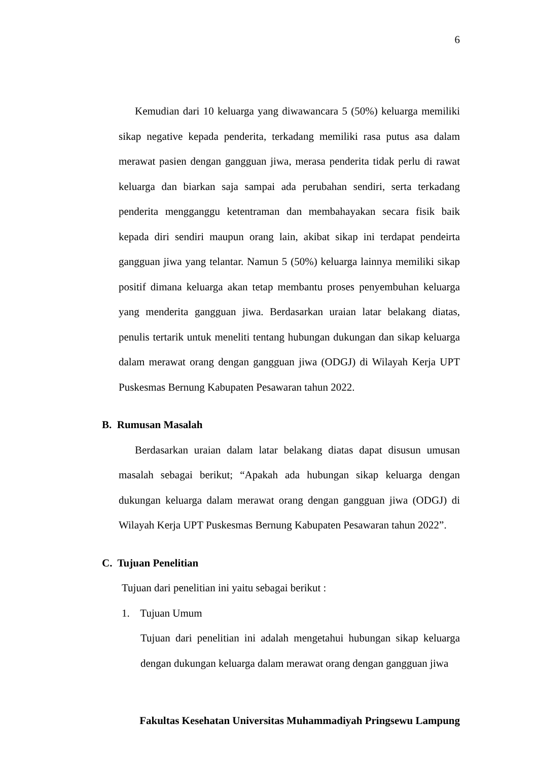6
Kemudian dari 10 keluarga yang diwawancara 5 (50%) keluarga memiliki sikap negative kepada penderita, terkadang memiliki rasa putus asa dalam merawat pasien dengan gangguan jiwa, merasa penderita tidak perlu di rawat keluarga dan biarkan saja sampai ada perubahan sendiri, serta terkadang penderita mengganggu ketentraman dan membahayakan secara fisik baik kepada diri sendiri maupun orang lain, akibat sikap ini terdapat pendeirta gangguan jiwa yang telantar. Namun 5 (50%) keluarga lainnya memiliki sikap positif dimana keluarga akan tetap membantu proses penyembuhan keluarga yang menderita gangguan jiwa. Berdasarkan uraian latar belakang diatas, penulis tertarik untuk meneliti tentang hubungan dukungan dan sikap keluarga dalam merawat orang dengan gangguan jiwa (ODGJ) di Wilayah Kerja UPT Puskesmas Bernung Kabupaten Pesawaran tahun 2022.
B. Rumusan Masalah
Berdasarkan uraian dalam latar belakang diatas dapat disusun umusan masalah sebagai berikut; “Apakah ada hubungan sikap keluarga dengan dukungan keluarga dalam merawat orang dengan gangguan jiwa (ODGJ) di Wilayah Kerja UPT Puskesmas Bernung Kabupaten Pesawaran tahun 2022”.
C. Tujuan Penelitian
Tujuan dari penelitian ini yaitu sebagai berikut :
1. Tujuan Umum
Tujuan dari penelitian ini adalah mengetahui hubungan sikap keluarga dengan dukungan keluarga dalam merawat orang dengan gangguan jiwa
Fakultas Kesehatan Universitas Muhammadiyah Pringsewu Lampung